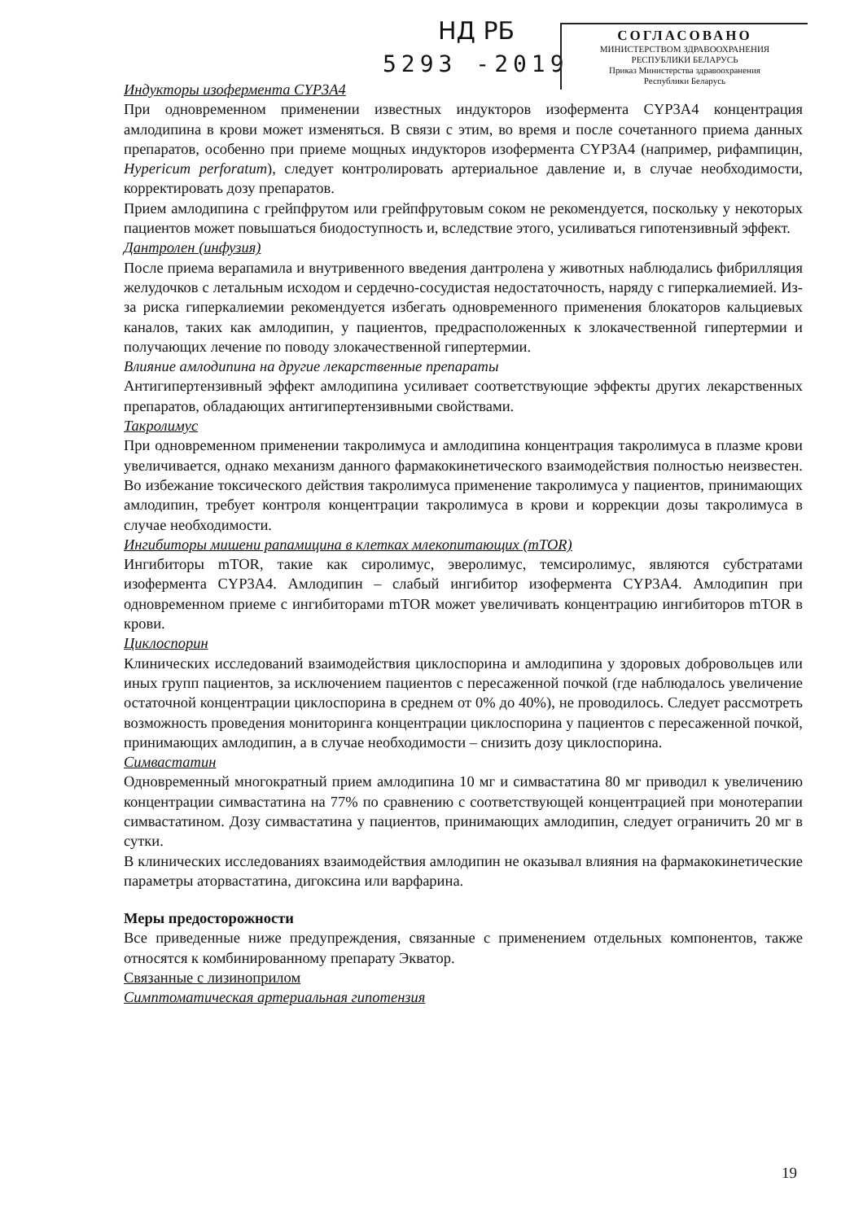НД РБ
5293 -2019
СОГЛАСОВАНО
МИНИСТЕРСТВОМ ЗДРАВООХРАНЕНИЯ
РЕСПУБЛИКИ БЕЛАРУСЬ
Приказ Министерства здравоохранения
Республики Беларусь
Индукторы изофермента CYP3A4
При одновременном применении известных индукторов изофермента CYP3A4 концентрация амлодипина в крови может изменяться. В связи с этим, во время и после сочетанного приема данных препаратов, особенно при приеме мощных индукторов изофермента CYP3A4 (например, рифампицин, Hypericum perforatum), следует контролировать артериальное давление и, в случае необходимости, корректировать дозу препаратов.
Прием амлодипина с грейпфрутом или грейпфрутовым соком не рекомендуется, поскольку у некоторых пациентов может повышаться биодоступность и, вследствие этого, усиливаться гипотензивный эффект.
Дантролен (инфузия)
После приема верапамила и внутривенного введения дантролена у животных наблюдались фибрилляция желудочков с летальным исходом и сердечно-сосудистая недостаточность, наряду с гиперкалиемией. Из-за риска гиперкалиемии рекомендуется избегать одновременного применения блокаторов кальциевых каналов, таких как амлодипин, у пациентов, предрасположенных к злокачественной гипертермии и получающих лечение по поводу злокачественной гипертермии.
Влияние амлодипина на другие лекарственные препараты
Антигипертензивный эффект амлодипина усиливает соответствующие эффекты других лекарственных препаратов, обладающих антигипертензивными свойствами.
Такролимус
При одновременном применении такролимуса и амлодипина концентрация такролимуса в плазме крови увеличивается, однако механизм данного фармакокинетического взаимодействия полностью неизвестен. Во избежание токсического действия такролимуса применение такролимуса у пациентов, принимающих амлодипин, требует контроля концентрации такролимуса в крови и коррекции дозы такролимуса в случае необходимости.
Ингибиторы мишени рапамицина в клетках млекопитающих (mTOR)
Ингибиторы mTOR, такие как сиролимус, эверолимус, темсиролимус, являются субстратами изофермента CYP3A4. Амлодипин – слабый ингибитор изофермента CYP3A4. Амлодипин при одновременном приеме с ингибиторами mTOR может увеличивать концентрацию ингибиторов mTOR в крови.
Циклоспорин
Клинических исследований взаимодействия циклоспорина и амлодипина у здоровых добровольцев или иных групп пациентов, за исключением пациентов с пересаженной почкой (где наблюдалось увеличение остаточной концентрации циклоспорина в среднем от 0% до 40%), не проводилось. Следует рассмотреть возможность проведения мониторинга концентрации циклоспорина у пациентов с пересаженной почкой, принимающих амлодипин, а в случае необходимости – снизить дозу циклоспорина.
Симвастатин
Одновременный многократный прием амлодипина 10 мг и симвастатина 80 мг приводил к увеличению концентрации симвастатина на 77% по сравнению с соответствующей концентрацией при монотерапии симвастатином. Дозу симвастатина у пациентов, принимающих амлодипин, следует ограничить 20 мг в сутки.
В клинических исследованиях взаимодействия амлодипин не оказывал влияния на фармакокинетические параметры аторвастатина, дигоксина или варфарина.
Меры предосторожности
Все приведенные ниже предупреждения, связанные с применением отдельных компонентов, также относятся к комбинированному препарату Экватор.
Связанные с лизиноприлом
Симптоматическая артериальная гипотензия
19